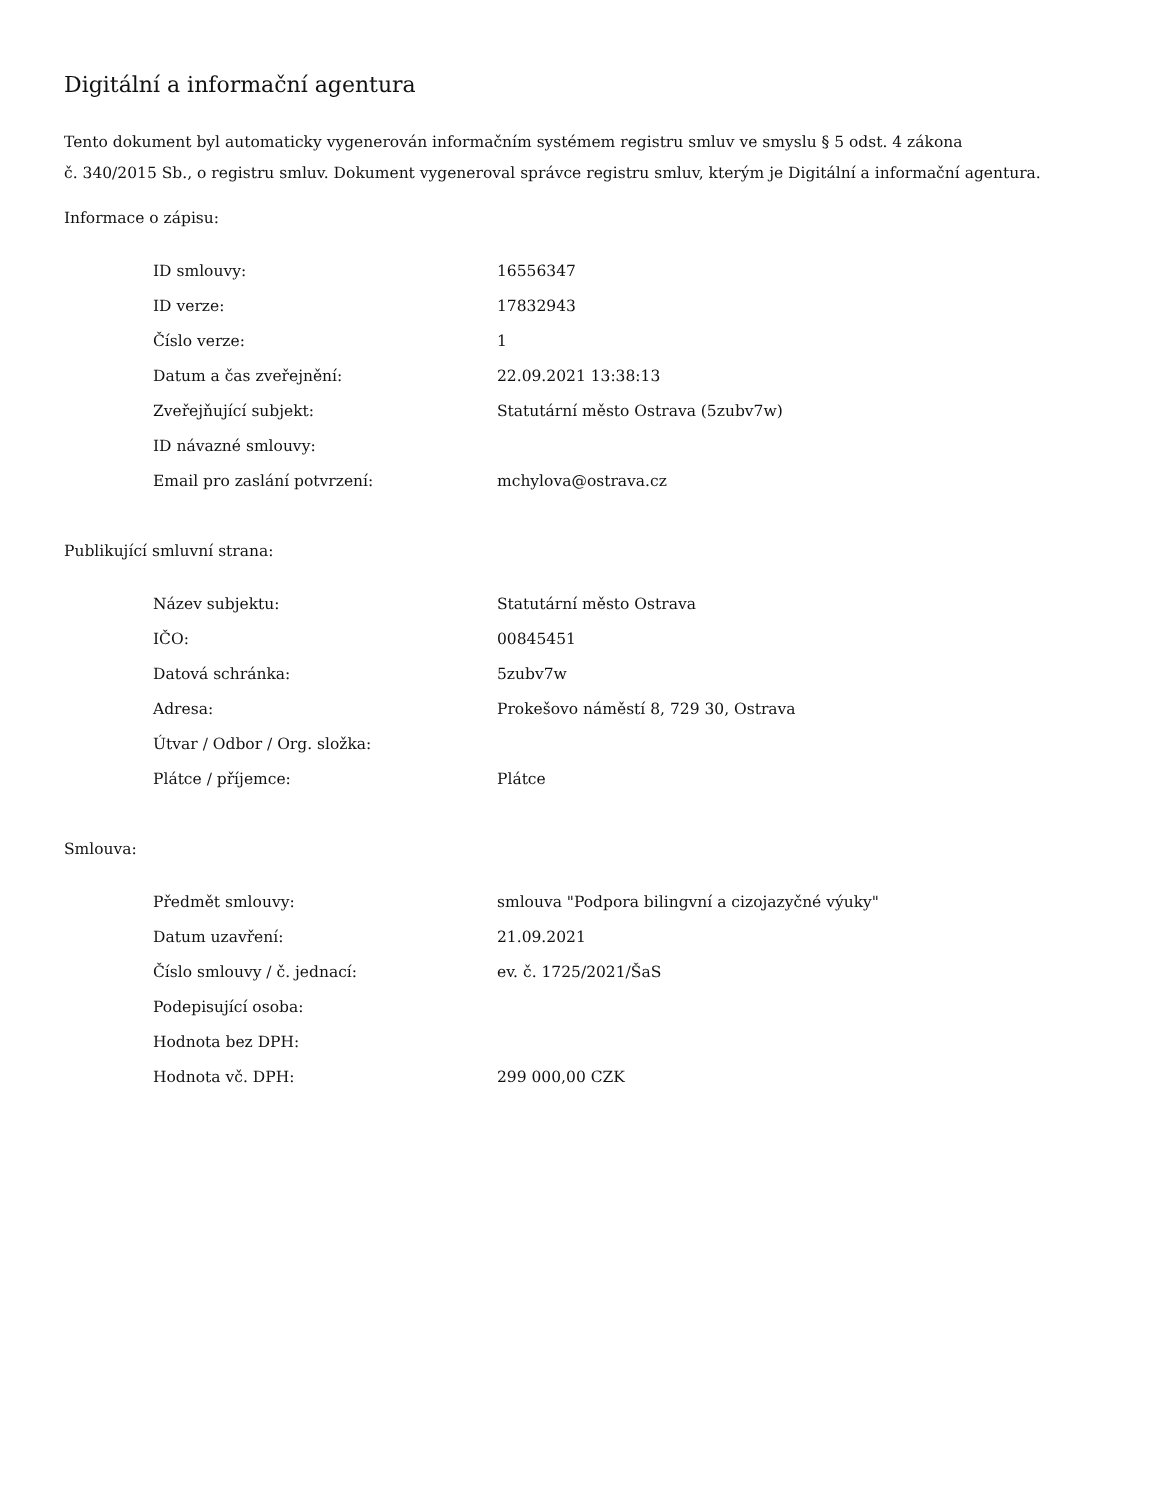Digitální a informační agentura
Tento dokument byl automaticky vygenerován informačním systémem registru smluv ve smyslu § 5 odst. 4 zákona
č. 340/2015 Sb., o registru smluv. Dokument vygeneroval správce registru smluv, kterým je Digitální a informační agentura.
Informace o zápisu:
| ID smlouvy: | 16556347 |
| ID verze: | 17832943 |
| Číslo verze: | 1 |
| Datum a čas zveřejnění: | 22.09.2021 13:38:13 |
| Zveřejňující subjekt: | Statutární město Ostrava (5zubv7w) |
| ID návazné smlouvy: | |
| Email pro zaslání potvrzení: | mchylova@ostrava.cz |
Publikující smluvní strana:
| Název subjektu: | Statutární město Ostrava |
| IČO: | 00845451 |
| Datová schránka: | 5zubv7w |
| Adresa: | Prokešovo náměstí 8, 729 30, Ostrava |
| Útvar / Odbor / Org. složka: | |
| Plátce / příjemce: | Plátce |
Smlouva:
| Předmět smlouvy: | smlouva "Podpora bilingvní a cizojazyčné výuky" |
| Datum uzavření: | 21.09.2021 |
| Číslo smlouvy / č. jednací: | ev. č. 1725/2021/ŠaS |
| Podepisující osoba: | |
| Hodnota bez DPH: | |
| Hodnota vč. DPH: | 299 000,00 CZK |